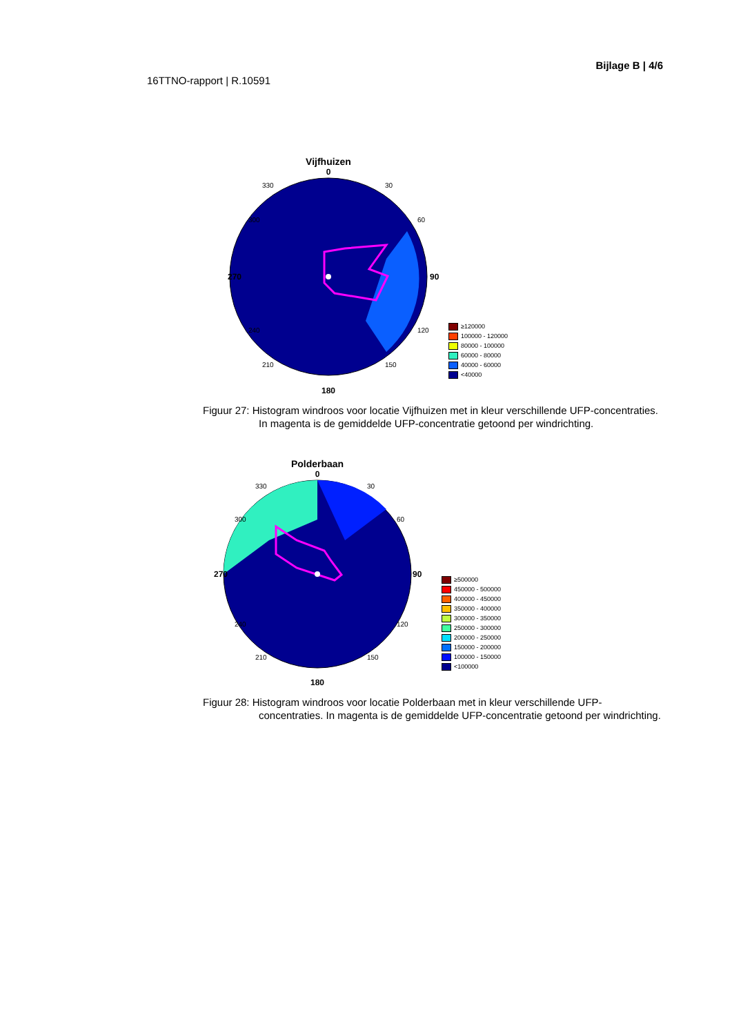16TTNO-rapport | R.10591
Bijlage B | 4/6
Vijfhuizen
0
270
90
180
330
30
300
60
240
120
210
150
≥120000
100000 - 120000
80000 - 100000
60000 - 80000
40000 - 60000
<40000
Figuur 27: Histogram windroos voor locatie Vijfhuizen met in kleur verschillende UFP-concentraties. In magenta is de gemiddelde UFP-concentratie getoond per windrichting.
Polderbaan
0
270
90
180
330
30
300
60
240
120
210
150
≥500000
450000 - 500000
400000 - 450000
350000 - 400000
300000 - 350000
250000 - 300000
200000 - 250000
150000 - 200000
100000 - 150000
<100000
Figuur 28: Histogram windroos voor locatie Polderbaan met in kleur verschillende UFP-concentraties. In magenta is de gemiddelde UFP-concentratie getoond per windrichting.